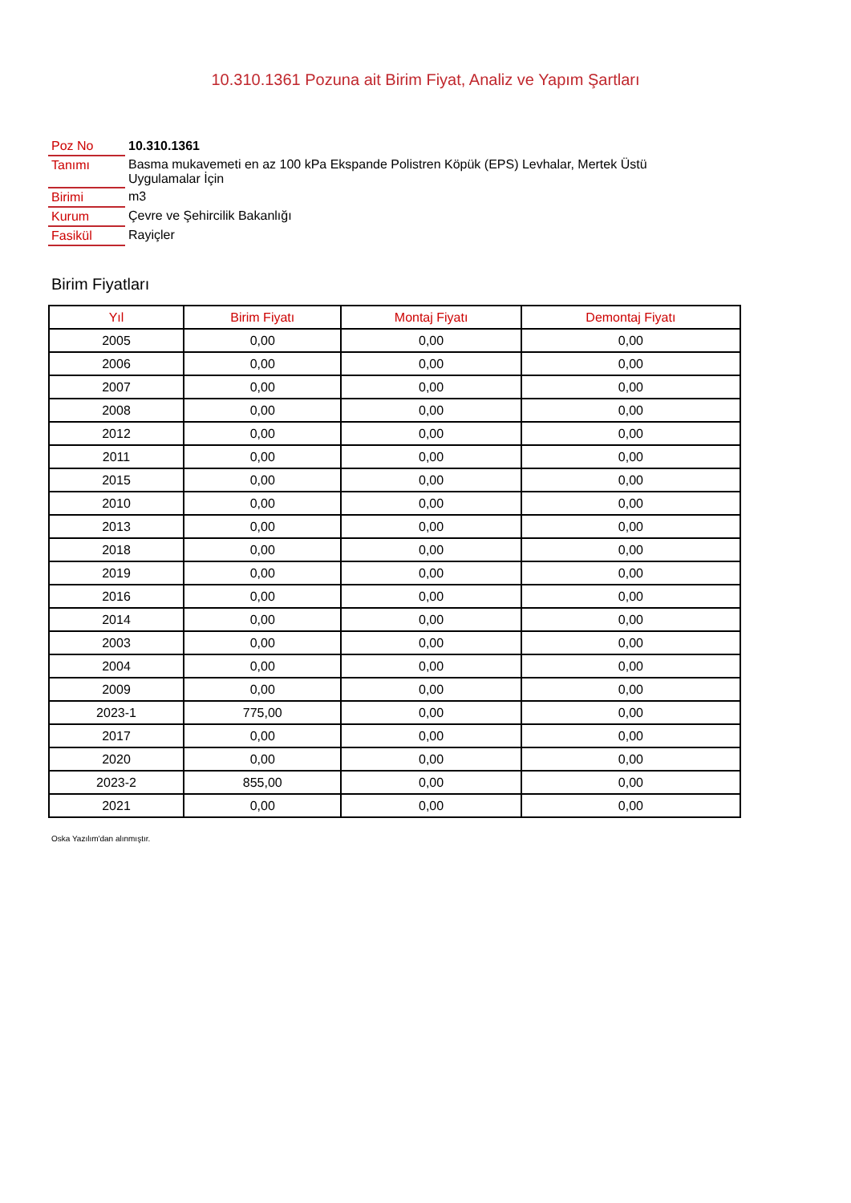10.310.1361 Pozuna ait Birim Fiyat, Analiz ve Yapım Şartları
| Poz No | 10.310.1361 |
| Tanımı | Basma mukavemeti en az 100 kPa Ekspande Polistren Köpük (EPS) Levhalar, Mertek Üstü Uygulamalar İçin |
| Birimi | m3 |
| Kurum | Çevre ve Şehircilik Bakanlığı |
| Fasikül | Rayiçler |
Birim Fiyatları
| Yıl | Birim Fiyatı | Montaj Fiyatı | Demontaj Fiyatı |
| --- | --- | --- | --- |
| 2005 | 0,00 | 0,00 | 0,00 |
| 2006 | 0,00 | 0,00 | 0,00 |
| 2007 | 0,00 | 0,00 | 0,00 |
| 2008 | 0,00 | 0,00 | 0,00 |
| 2012 | 0,00 | 0,00 | 0,00 |
| 2011 | 0,00 | 0,00 | 0,00 |
| 2015 | 0,00 | 0,00 | 0,00 |
| 2010 | 0,00 | 0,00 | 0,00 |
| 2013 | 0,00 | 0,00 | 0,00 |
| 2018 | 0,00 | 0,00 | 0,00 |
| 2019 | 0,00 | 0,00 | 0,00 |
| 2016 | 0,00 | 0,00 | 0,00 |
| 2014 | 0,00 | 0,00 | 0,00 |
| 2003 | 0,00 | 0,00 | 0,00 |
| 2004 | 0,00 | 0,00 | 0,00 |
| 2009 | 0,00 | 0,00 | 0,00 |
| 2023-1 | 775,00 | 0,00 | 0,00 |
| 2017 | 0,00 | 0,00 | 0,00 |
| 2020 | 0,00 | 0,00 | 0,00 |
| 2023-2 | 855,00 | 0,00 | 0,00 |
| 2021 | 0,00 | 0,00 | 0,00 |
Oska Yazılım'dan alınmıştır.